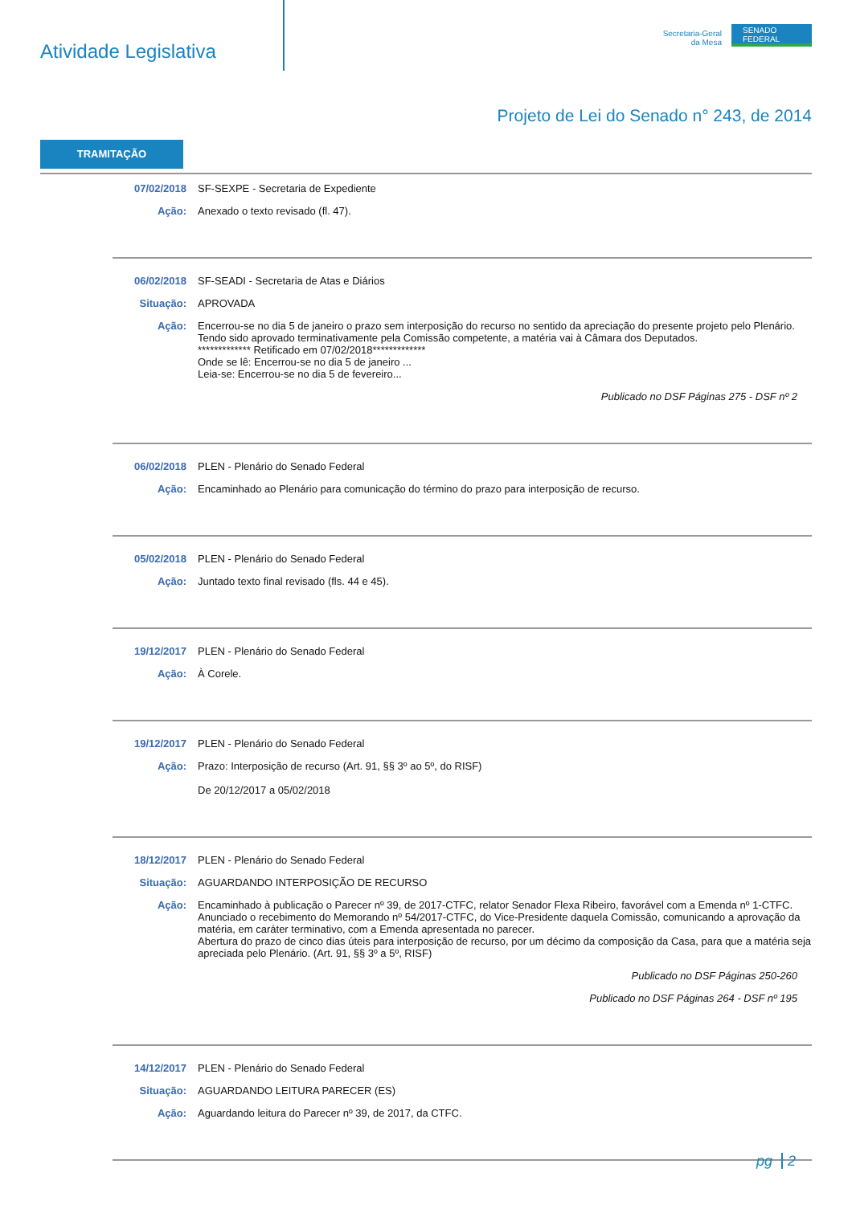Atividade Legislativa
Secretaria-Geral
da Mesa
SENADO
FEDERAL
Projeto de Lei do Senado n° 243, de 2014
TRAMITAÇÃO
| 07/02/2018 | SF-SEXPE - Secretaria de Expediente |
| Ação: | Anexado o texto revisado (fl. 47). |
| 06/02/2018 | SF-SEADI - Secretaria de Atas e Diários |
| Situação: | APROVADA |
| Ação: | Encerrou-se no dia 5 de janeiro o prazo sem interposição do recurso no sentido da apreciação do presente projeto pelo Plenário. Tendo sido aprovado terminativamente pela Comissão competente, a matéria vai à Câmara dos Deputados. ************* Retificado em 07/02/2018************* Onde se lê: Encerrou-se no dia 5 de janeiro ... Leia-se: Encerrou-se no dia 5 de fevereiro... |
| | Publicado no DSF Páginas 275 - DSF nº 2 |
| 06/02/2018 | PLEN - Plenário do Senado Federal |
| Ação: | Encaminhado ao Plenário para comunicação do término do prazo para interposição de recurso. |
| 05/02/2018 | PLEN - Plenário do Senado Federal |
| Ação: | Juntado texto final revisado (fls. 44 e 45). |
| 19/12/2017 | PLEN - Plenário do Senado Federal |
| Ação: | À Corele. |
| 19/12/2017 | PLEN - Plenário do Senado Federal |
| Ação: | Prazo: Interposição de recurso (Art. 91, §§ 3º ao 5º, do RISF) De 20/12/2017 a 05/02/2018 |
| 18/12/2017 | PLEN - Plenário do Senado Federal |
| Situação: | AGUARDANDO INTERPOSIÇÃO DE RECURSO |
| Ação: | Encaminhado à publicação o Parecer nº 39, de 2017-CTFC, relator Senador Flexa Ribeiro, favorável com a Emenda nº 1-CTFC. Anunciado o recebimento do Memorando nº 54/2017-CTFC, do Vice-Presidente daquela Comissão, comunicando a aprovação da matéria, em caráter terminativo, com a Emenda apresentada no parecer. Abertura do prazo de cinco dias úteis para interposição de recurso, por um décimo da composição da Casa, para que a matéria seja apreciada pelo Plenário. (Art. 91, §§ 3º a 5º, RISF) |
| | Publicado no DSF Páginas 250-260 |
| | Publicado no DSF Páginas 264 - DSF nº 195 |
| 14/12/2017 | PLEN - Plenário do Senado Federal |
| Situação: | AGUARDANDO LEITURA PARECER (ES) |
| Ação: | Aguardando leitura do Parecer nº 39, de 2017, da CTFC. |
pg 2